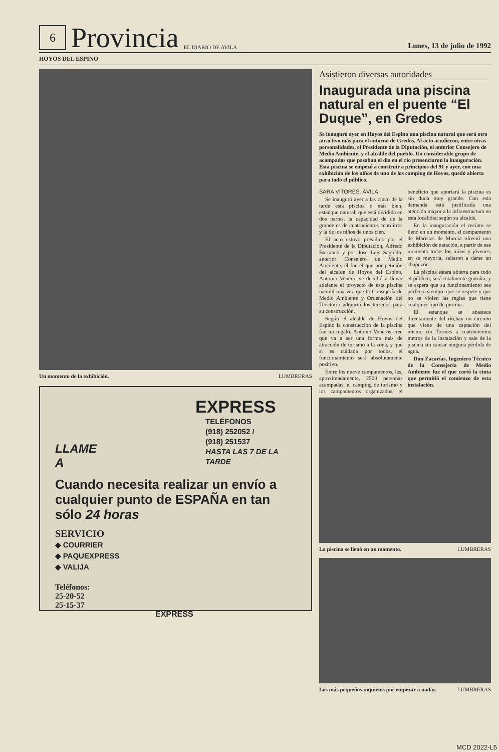6
Provincia
EL DIARIO DE AVILA
Lunes, 13 de julio de 1992
HOYOS DEL ESPINO
Un momento de la exhibición. LUMBRERAS
EXPRESS
TELÉFONOS
(918) 252052 /
(918) 251537
HASTA LAS 7 DE LA TARDE
LLAME
A
Cuando necesita realizar un envío a cualquier punto de ESPAÑA en tan sólo 24 horas
SERVICIO
◆ COURRIER
◆ PAQUEXPRESS
◆ VALIJA
Teléfonos:
25-20-52
25-15-37
EXPRESS
Asistieron diversas autoridades
Inaugurada una piscina natural en el puente “El Duque”, en Gredos
Se inauguró ayer en Hoyos del Espino una piscina natural que será otro atractivo más para el entorno de Gredos. Al acto acudieron, entre otras personalidades, el Presidente de la Diputación, el anterior Consejero de Medio Ambiente, y el alcalde del pueblo. Un considerable grupo de acampados que pasaban el día en el río presenciaron la inauguración. Esta piscina se empezó a construir a principios del 91 y ayer, con una exhibición de los niños de uno de los camping de Hoyos, quedó abierta para todo el público.
SARA VÍTORES. ÁVILA.
Se inauguró ayer a las cinco de la tarde esta piscina o más bien, estanque natural, que está dividida en dos partes, la capacidad de de la grande es de cuatrocientos centilitros y la de los niños de unos cien.
El acto estuvo presidido por el Presidente de la Diputación, Alfredo Barranco y por Jose Luis Sagredo, anterior Consejero de Medio Ambiente, él fue el que por petición del alcalde de Hoyos del Espino, Antonio Venero, se decidió a llevar adelante el proyecto de esta piscina natural una vez que la Consejería de Medio Ambiente y Ordenación del Territorio adquirió los terrenos para su construcción.
Según el alcalde de Hoyos del Espino la construcción de la piscina fue un regalo. Antonio Veneros cree que va a ser una forma más de atracción de turismo a la zona, y que si es cuidada por todos, el funcionamiento será absolutamente positivo.
Entre los nueve campamentos, las, aproximadamente, 2500 personas acampadas, el camping de turismo y los campamentos organizados, el beneficio que aportará la piscina es sin duda muy grande. Con esta demanda está justificada una atención mayor a la infraestructura en esta localidad según su alcalde.
En la inauguración el recinto se llenó en un momento, el campamento de Maristas de Murcia ofreció una exhibición de natación, a partir de ese momento todos los niños y jóvenes, en su mayoría, saltaron a darse un chapuzón.
La piscina estará abierta para todo el público, será totalmente gratuíta, y se espera que su funcionamiento sea perfecto siempre que se respete y que no se violen las reglas que tiene cualquier tipo de piscina.
El estanque se abastece directamente del río,hay un circuito que viene de una captación del mismo río Tormes a cuatrocientos metros de la instalación y sale de la piscina sin causar ninguna pérdida de agua.
Don Zacarías, Ingeniero Técnico de la Consejería de Medio Ambiente fue el que cortó la cinta que permitió el comienzo de esta instalación.
La piscina se llenó en un momento. LUMBRERAS
Los más pequeños inquietos por empezar a nadar. LUMBRERAS
MCD 2022-L5